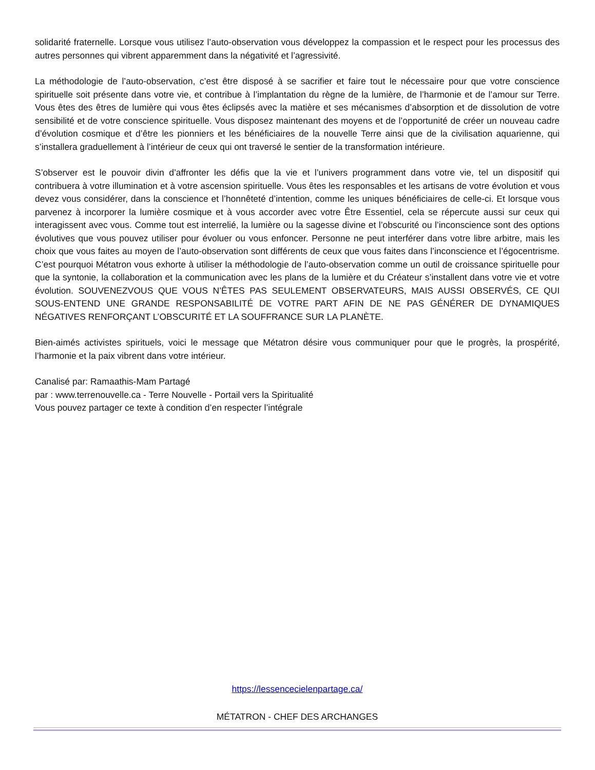solidarité fraternelle. Lorsque vous utilisez l’auto-observation vous développez la compassion et le respect pour les processus des autres personnes qui vibrent apparemment dans la négativité et l’agressivité.
La méthodologie de l’auto-observation, c’est être disposé à se sacrifier et faire tout le nécessaire pour que votre conscience spirituelle soit présente dans votre vie, et contribue à l’implantation du règne de la lumière, de l’harmonie et de l’amour sur Terre. Vous êtes des êtres de lumière qui vous êtes éclipsés avec la matière et ses mécanismes d’absorption et de dissolution de votre sensibilité et de votre conscience spirituelle. Vous disposez maintenant des moyens et de l’opportunité de créer un nouveau cadre d’évolution cosmique et d’être les pionniers et les bénéficiaires de la nouvelle Terre ainsi que de la civilisation aquarienne, qui s’installera graduellement à l’intérieur de ceux qui ont traversé le sentier de la transformation intérieure.
S’observer est le pouvoir divin d’affronter les défis que la vie et l’univers programment dans votre vie, tel un dispositif qui contribuera à votre illumination et à votre ascension spirituelle. Vous êtes les responsables et les artisans de votre évolution et vous devez vous considérer, dans la conscience et l’honnêteté d’intention, comme les uniques bénéficiaires de celle-ci. Et lorsque vous parvenez à incorporer la lumière cosmique et à vous accorder avec votre Être Essentiel, cela se répercute aussi sur ceux qui interagissent avec vous. Comme tout est interrelié, la lumière ou la sagesse divine et l’obscurité ou l’inconscience sont des options évolutives que vous pouvez utiliser pour évoluer ou vous enfoncer. Personne ne peut interférer dans votre libre arbitre, mais les choix que vous faites au moyen de l’auto-observation sont différents de ceux que vous faites dans l’inconscience et l’égocentrisme. C’est pourquoi Métatron vous exhorte à utiliser la méthodologie de l’auto-observation comme un outil de croissance spirituelle pour que la syntonie, la collaboration et la communication avec les plans de la lumière et du Créateur s’installent dans votre vie et votre évolution. SOUVENEZVOUS QUE VOUS N’ÊTES PAS SEULEMENT OBSERVATEURS, MAIS AUSSI OBSERVÉS, CE QUI SOUS-ENTEND UNE GRANDE RESPONSABILITÉ DE VOTRE PART AFIN DE NE PAS GÉNÉRER DE DYNAMIQUES NÉGATIVES RENFORÇANT L’OBSCURITÉ ET LA SOUFFRANCE SUR LA PLANÈTE.
Bien-aimés activistes spirituels, voici le message que Métatron désire vous communiquer pour que le progrès, la prospérité, l’harmonie et la paix vibrent dans votre intérieur.
Canalisé par: Ramaathis-Mam Partagé
par : www.terrenouvelle.ca - Terre Nouvelle - Portail vers la Spiritualité
Vous pouvez partager ce texte à condition d’en respecter l’intégrale
https://lessencecielenpartage.ca/
MÉTATRON - CHEF DES ARCHANGES